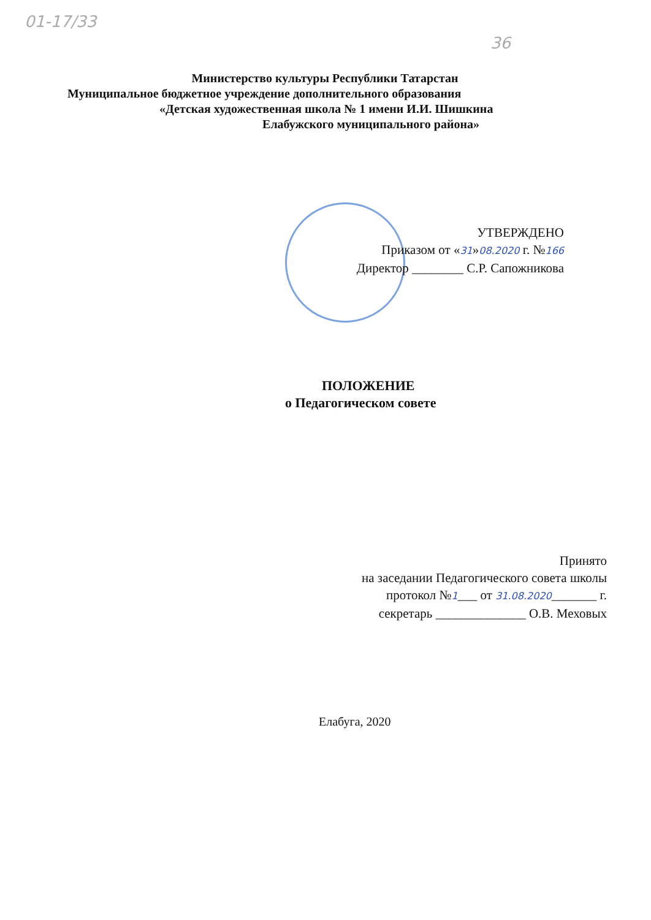01-17/33
36
Министерство культуры Республики Татарстан
Муниципальное бюджетное учреждение дополнительного образования
«Детская художественная школа № 1 имени И.И. Шишкина
Елабужского муниципального района»
УТВЕРЖДЕНО
Приказом от «31»08.2020 г. №166
Директор ________ С.Р. Сапожникова
ПОЛОЖЕНИЕ
о Педагогическом совете
Принято
на заседании Педагогического совета школы
протокол №1___ от 31.08.2020_______ г.
секретарь ______________ О.В. Меховых
Елабуга, 2020